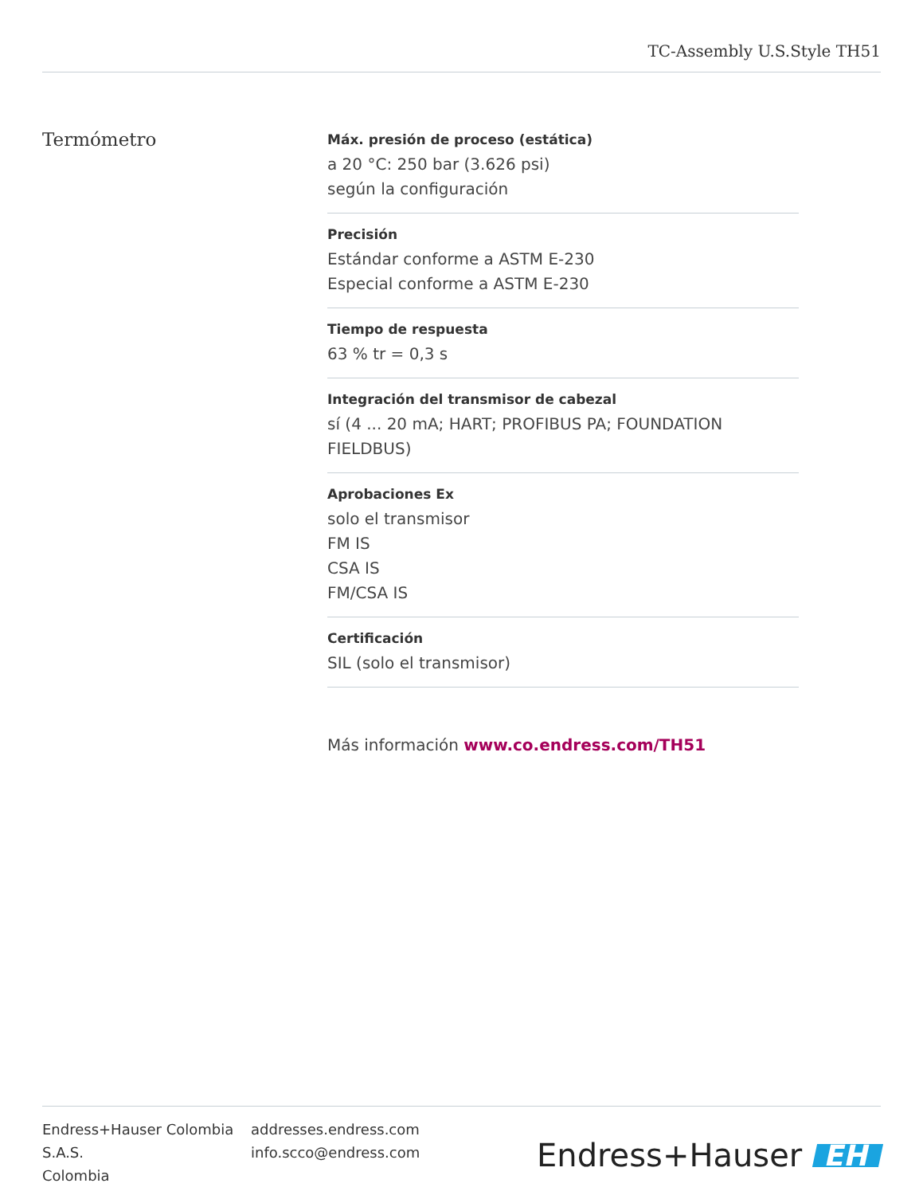TC-Assembly U.S.Style TH51
Termómetro
Máx. presión de proceso (estática)
a 20 °C: 250 bar (3.626 psi)
según la configuración
Precisión
Estándar conforme a ASTM E-230
Especial conforme a ASTM E-230
Tiempo de respuesta
63 % tr = 0,3 s
Integración del transmisor de cabezal
sí (4 ... 20 mA; HART; PROFIBUS PA; FOUNDATION FIELDBUS)
Aprobaciones Ex
solo el transmisor
FM IS
CSA IS
FM/CSA IS
Certificación
SIL (solo el transmisor)
Más información www.co.endress.com/TH51
Endress+Hauser Colombia S.A.S.
Colombia
addresses.endress.com
info.scco@endress.com
Endress+Hauser EH